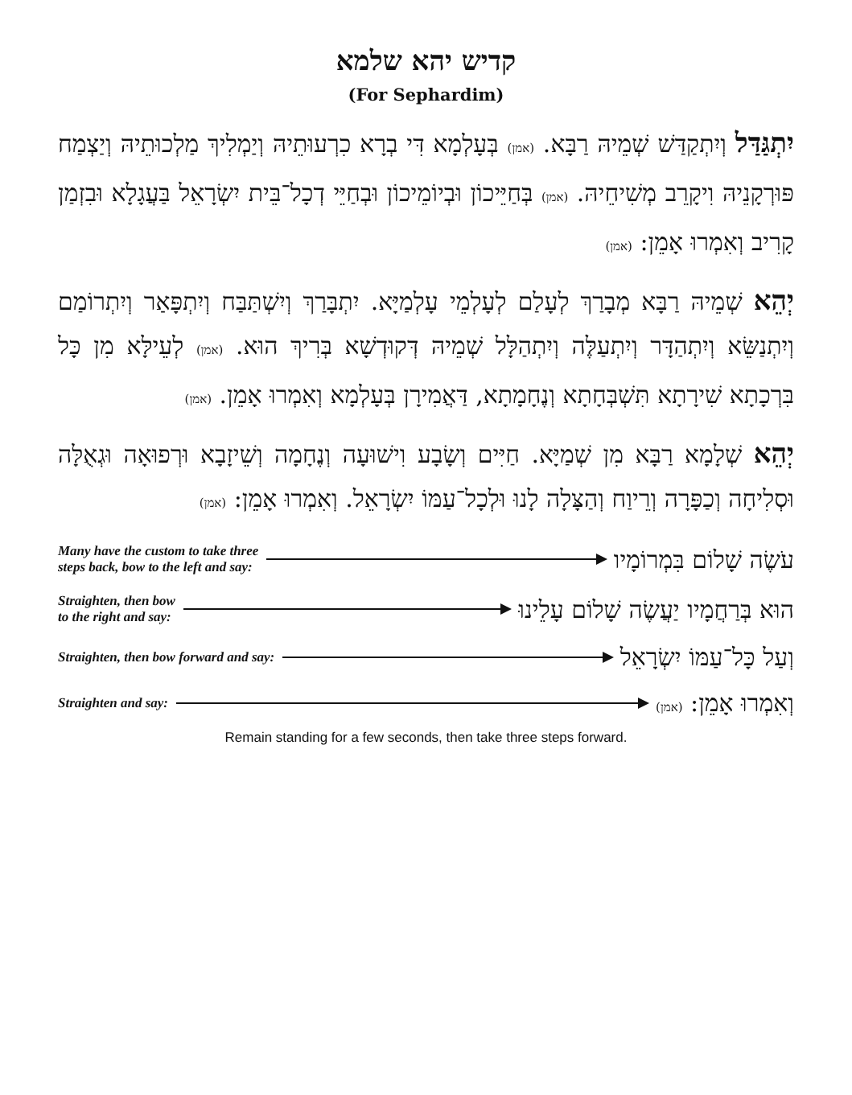קדיש יהא שלמא
(For Sephardim)
יִתְגַּדַּל וְיִתְקַדַּשׁ שְׁמֵיהּ רַבָּא. (אמן) בְּעָלְמָא דִּי בְרָא כִרְעוּתֵיהּ וְיַמְלִיךְ מַלְכוּתֵיהּ וְיַצְמַח פּוּרְקָנֵיהּ וִיקָרֵב מְשִׁיחֵיהּ. (אמן) בְּחַיֵּיכוֹן וּבְיוֹמֵיכוֹן וּבְחַיֵּי דְכָל־בֵּית יִשְׂרָאֵל בַּעֲגָלָא וּבִזְמַן קָרִיב וְאִמְרוּ אָמֵן: (אמן)
יְהֵא שְׁמֵיהּ רַבָּא מְבָרַךְ לְעָלַם לְעָלְמֵי עָלְמַיָּא. יִתְבָּרַךְ וְיִשְׁתַּבַּח וְיִתְפָּאַר וְיִתְרוֹמַם וְיִתְנַשֵּׂא וְיִתְהַדָּר וְיִתְעַלֶּה וְיִתְהַלָּל שְׁמֵיהּ דְּקוּדְשָׁא בְּרִיךְ הוּא. (אמן) לְעֵילָּא מִן כָּל בִּרְכָתָא שִׁירָתָא תִּשְׁבְּחָתָא וְנֶחָמָתָא, דַּאֲמִירָן בְּעָלְמָא וְאִמְרוּ אָמֵן. (אמן)
יְהֵא שְׁלָמָא רַבָּא מִן שְׁמַיָּא. חַיִּים וְשָׂבָע וִישׁוּעָה וְנֶחָמָה וְשֵׁיזָבָא וּרְפוּאָה וּגְאֻלָּה וּסְלִיחָה וְכַפָּרָה וְרֵיוַח וְהַצָּלָה לָנוּ וּלְכָל־עַמּוֹ יִשְׂרָאֵל. וְאִמְרוּ אָמֵן: (אמן)
Many have the custom to take three
steps back, bow to the left and say:
עֹשֶׂה שָׁלוֹם בִּמְרוֹמָיו
Straighten, then bow
to the right and say:
הוּא בְּרַחֲמָיו יַעֲשֶׂה שָׁלוֹם עָלֵינוּ
Straighten, then bow forward and say:
וְעַל כָּל־עַמּוֹ יִשְׂרָאֵל
Straighten and say:
וְאִמְרוּ אָמֵן: (אמן)
Remain standing for a few seconds, then take three steps forward.